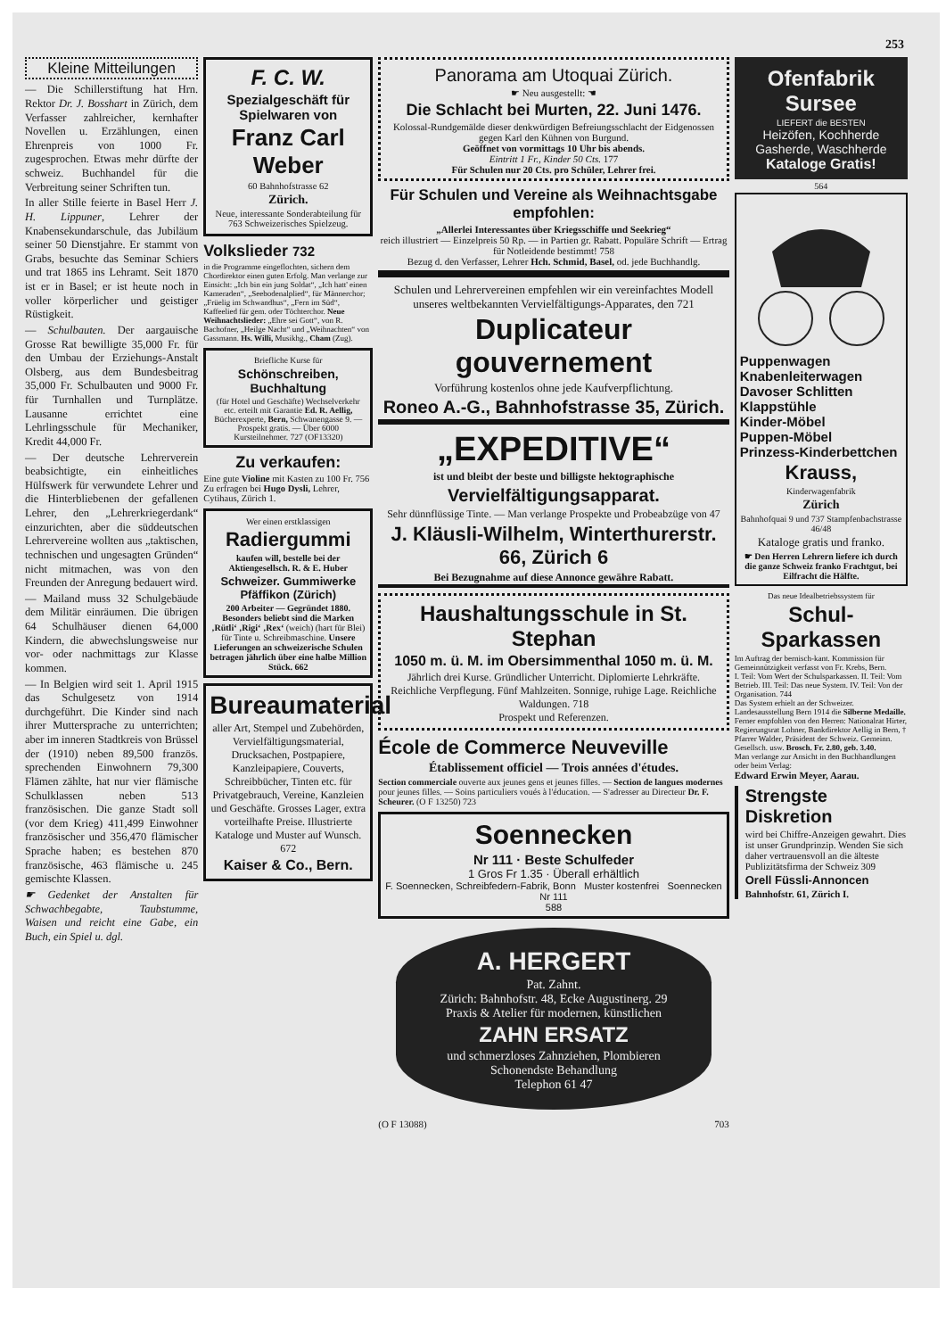253
Kleine Mitteilungen
— Die Schillerstiftung hat Hrn. Rektor Dr. J. Bosshart in Zürich, dem Verfasser zahlreicher, kernhafter Novellen u. Erzählungen, einen Ehrenpreis von 1000 Fr. zugesprochen. Etwas mehr dürfte der schweiz. Buchhandel für die Verbreitung seiner Schriften tun.
In aller Stille feierte in Basel Herr J. H. Lippuner, Lehrer der Knabensekundarschule, das Jubiläum seiner 50 Dienstjahre. Er stammt von Grabs, besuchte das Seminar Schiers und trat 1865 ins Lehramt. Seit 1870 ist er in Basel; er ist heute noch in voller körperlicher und geistiger Rüstigkeit.
— Schulbauten. Der aargauische Grosse Rat bewilligte 35,000 Fr. für den Umbau der Erziehungs-Anstalt Olsberg, aus dem Bundesbeitrag 35,000 Fr. Schulbauten und 9000 Fr. für Turnhallen und Turnplätze. Lausanne errichtet eine Lehrlingsschule für Mechaniker, Kredit 44,000 Fr.
— Der deutsche Lehrerverein beabsichtigte, ein einheitliches Hülfswerk für verwundete Lehrer und die Hinterbliebenen der gefallenen Lehrer, den „Lehrerkriegerdank“ einzurichten, aber die süddeutschen Lehrervereine wollten aus „taktischen, technischen und ungesagten Gründen“ nicht mitmachen, was von den Freunden der Anregung bedauert wird.
— Mailand muss 32 Schulgebäude dem Militär einräumen. Die übrigen 64 Schulhäuser dienen 64,000 Kindern, die abwechslungsweise nur vor- oder nachmittags zur Klasse kommen.
— In Belgien wird seit 1. April 1915 das Schulgesetz von 1914 durchgeführt. Die Kinder sind nach ihrer Muttersprache zu unterrichten; aber im inneren Stadtkreis von Brüssel der (1910) neben 89,500 französ. sprechenden Einwohnern 79,300 Flämen zählte, hat nur vier flämische Schulklassen neben 513 französischen. Die ganze Stadt soll (vor dem Krieg) 411,499 Einwohner französischer und 356,470 flämischer Sprache haben; es bestehen 870 französische, 463 flämische u. 245 gemischte Klassen.
☛ Gedenket der Anstalten für Schwachbegabte, Taubstumme, Waisen und reicht eine Gabe, ein Buch, ein Spiel u. dgl.
F. C. W.
Spezialgeschäft für Spielwaren von
Franz Carl Weber
60 Bahnhofstrasse 62
Zürich.
Neue, interessante Sonderabteilung für 763 Schweizerisches Spielzeug.
Volkslieder 732
in die Programme eingeflochten, sichern dem Chordirektor einen guten Erfolg. Man verlange zur Einsicht: „Ich bin ein jung Soldat“, „Ich hatt' einen Kameraden“, „Seebodenalplied“, für Männerchor; „Früelig im Schwandhus“, „Fern im Süd“, Kaffeelied für gem. oder Töchterchor. Neue Weihnachtslieder: „Ehre sei Gott“, von R. Bachofner, „Heilge Nacht“ und „Weihnachten“ von Gassmann. Hs. Willi, Musikhg., Cham (Zug).
Briefliche Kurse für
Schönschreiben, Buchhaltung
(für Hotel und Geschäfte) Wechselverkehr etc. erteilt mit Garantie Ed. R. Aellig, Bücherexperte, Bern, Schwanengasse 9. — Prospekt gratis. — Über 6000 Kursteilnehmer. 727 (OF13320)
Zu verkaufen:
Eine gute Violine mit Kasten zu 100 Fr. 756
Zu erfragen bei Hugo Dysli, Lehrer, Cytihaus, Zürich 1.
Wer einen erstklassigen
Radiergummi
kaufen will, bestelle bei der Aktiengesellsch. R. & E. Huber
Schweizer. Gummiwerke Pfäffikon (Zürich)
200 Arbeiter — Gegründet 1880. Besonders beliebt sind die Marken ‚Rütli‘ ‚Rigi‘ ‚Rex‘ (weich) (hart für Blei) für Tinte u. Schreibmaschine. Unsere Lieferungen an schweizerische Schulen betragen jährlich über eine halbe Million Stück. 662
Bureaumaterial
aller Art, Stempel und Zubehörden, Vervielfältigungsmaterial, Drucksachen, Postpapiere, Kanzleipapiere, Couverts, Schreibbücher, Tinten etc. für Privatgebrauch, Vereine, Kanzleien und Geschäfte. Grosses Lager, extra vorteilhafte Preise. Illustrierte Kataloge und Muster auf Wunsch. 672
Kaiser & Co., Bern.
Panorama am Utoquai Zürich.
☛ Neu ausgestellt: ☚
Die Schlacht bei Murten, 22. Juni 1476.
Kolossal-Rundgemälde dieser denkwürdigen Befreiungsschlacht der Eidgenossen gegen Karl den Kühnen von Burgund.
Geöffnet von vormittags 10 Uhr bis abends.
Eintritt 1 Fr., Kinder 50 Cts. 177
Für Schulen nur 20 Cts. pro Schüler, Lehrer frei.
Für Schulen und Vereine als Weihnachtsgabe empfohlen:
„Allerlei Interessantes über Kriegsschiffe und Seekrieg“
reich illustriert — Einzelpreis 50 Rp. — in Partien gr. Rabatt. Populäre Schrift — Ertrag für Notleidende bestimmt! 758
Bezug d. den Verfasser, Lehrer Hch. Schmid, Basel, od. jede Buchhandlg.
Schulen und Lehrervereinen empfehlen wir ein vereinfachtes Modell unseres weltbekannten Vervielfältigungs-Apparates, den 721
Duplicateur gouvernement
Vorführung kostenlos ohne jede Kaufverpflichtung.
Roneo A.-G., Bahnhofstrasse 35, Zürich.
„EXPEDITIVE“
ist und bleibt der beste und billigste hektographische
Vervielfältigungsapparat.
Sehr dünnflüssige Tinte. — Man verlange Prospekte und Probeabzüge von 47
J. Kläusli-Wilhelm, Winterthurerstr. 66, Zürich 6
Bei Bezugnahme auf diese Annonce gewähre Rabatt.
Haushaltungsschule in St. Stephan
1050 m. ü. M. im Obersimmenthal 1050 m. ü. M.
Jährlich drei Kurse. Gründlicher Unterricht. Diplomierte Lehrkräfte. Reichliche Verpflegung. Fünf Mahlzeiten. Sonnige, ruhige Lage. Reichliche Waldungen. 718
Prospekt und Referenzen.
École de Commerce Neuveville
Établissement officiel — Trois années d'études.
Section commerciale ouverte aux jeunes gens et jeunes filles. — Section de langues modernes pour jeunes filles. — Soins particuliers voués à l'éducation. — S'adresser au Directeur Dr. F. Scheurer. (O F 13250) 723
Soennecken
Nr 111 · Beste Schulfeder
1 Gros Fr 1.35 · Überall erhältlich
F. Soennecken, Schreibfedern-Fabrik, Bonn Muster kostenfrei Soennecken Nr 111
588
A. HERGERT
Pat. Zahnt.
Zürich: Bahnhofstr. 48, Ecke Augustinerg. 29
Praxis & Atelier für modernen, künstlichen
ZAHN ERSATZ
und schmerzloses Zahnziehen, Plombieren
Schonendste Behandlung
Telephon 61 47
(O F 13088) 703
Ofenfabrik Sursee
LIEFERT die BESTEN
Heizöfen, Kochherde Gasherde, Waschherde
Kataloge Gratis!
564
Puppenwagen
Knabenleiterwagen
Davoser Schlitten
Klappstühle
Kinder-Möbel
Puppen-Möbel
Prinzess-Kinderbettchen
Krauss,
Kinderwagenfabrik
Zürich
Bahnhofquai 9 und 737 Stampfenbachstrasse 46/48
Kataloge gratis und franko.
☛ Den Herren Lehrern liefere ich durch die ganze Schweiz franko Frachtgut, bei Eilfracht die Hälfte.
Das neue Idealbetriebssystem für
Schul-Sparkassen
Im Auftrag der bernisch-kant. Kommission für Gemeinnützigkeit verfasst von Fr. Krebs, Bern.
I. Teil: Vom Wert der Schulsparkassen. II. Teil: Vom Betrieb. III. Teil: Das neue System. IV. Teil: Von der Organisation. 744
Das System erhielt an der Schweizer. Landesausstellung Bern 1914 die Silberne Medaille.
Ferner empfohlen von den Herren: Nationalrat Hirter, Regierungsrat Lohner, Bankdirektor Aellig in Bern, † Pfarrer Walder, Präsident der Schweiz. Gemeinn. Gesellsch. usw. Brosch. Fr. 2.80, geb. 3.40.
Man verlange zur Ansicht in den Buchhandlungen oder beim Verlag:
Edward Erwin Meyer, Aarau.
Strengste Diskretion
wird bei Chiffre-Anzeigen gewahrt. Dies ist unser Grundprinzip. Wenden Sie sich daher vertrauensvoll an die älteste Publizitätsfirma der Schweiz 309
Orell Füssli-Annoncen
Bahnhofstr. 61, Zürich I.